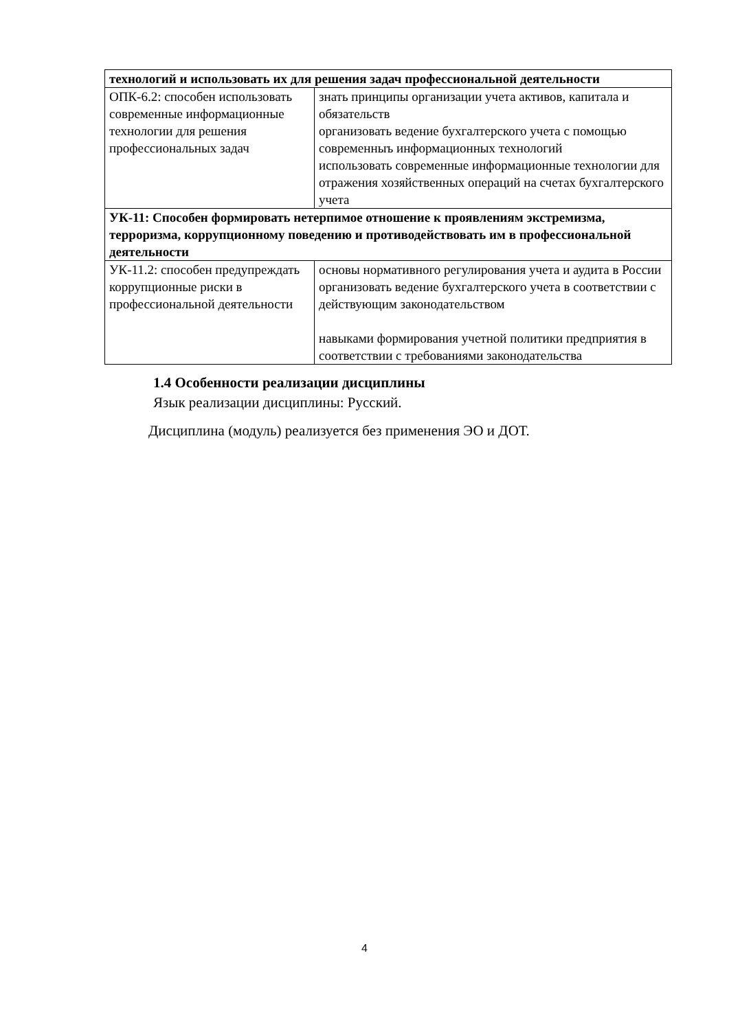| технологий и использовать их для решения задач профессиональной деятельности | |
| ОПК-6.2: способен использовать современные информационные технологии для решения профессиональных задач | знать принципы организации учета активов, капитала и обязательств организовать ведение бухгалтерского учета с помощью современныъ информационных технологий использовать современные информационные технологии для отражения хозяйственных операций на счетах бухгалтерского учета |
| УК-11: Способен формировать нетерпимое отношение к проявлениям экстремизма, терроризма, коррупционному поведению и противодействовать им в профессиональной деятельности | |
| УК-11.2: способен предупреждать коррупционные риски в профессиональной деятельности | основы нормативного регулирования учета и аудита в России организовать ведение бухгалтерского учета в соответствии с действующим законодательством навыками формирования учетной политики предприятия в соответствии с требованиями законодательства |
1.4 Особенности реализации дисциплины
Язык реализации дисциплины: Русский.
Дисциплина (модуль) реализуется без применения ЭО и ДОТ.
4